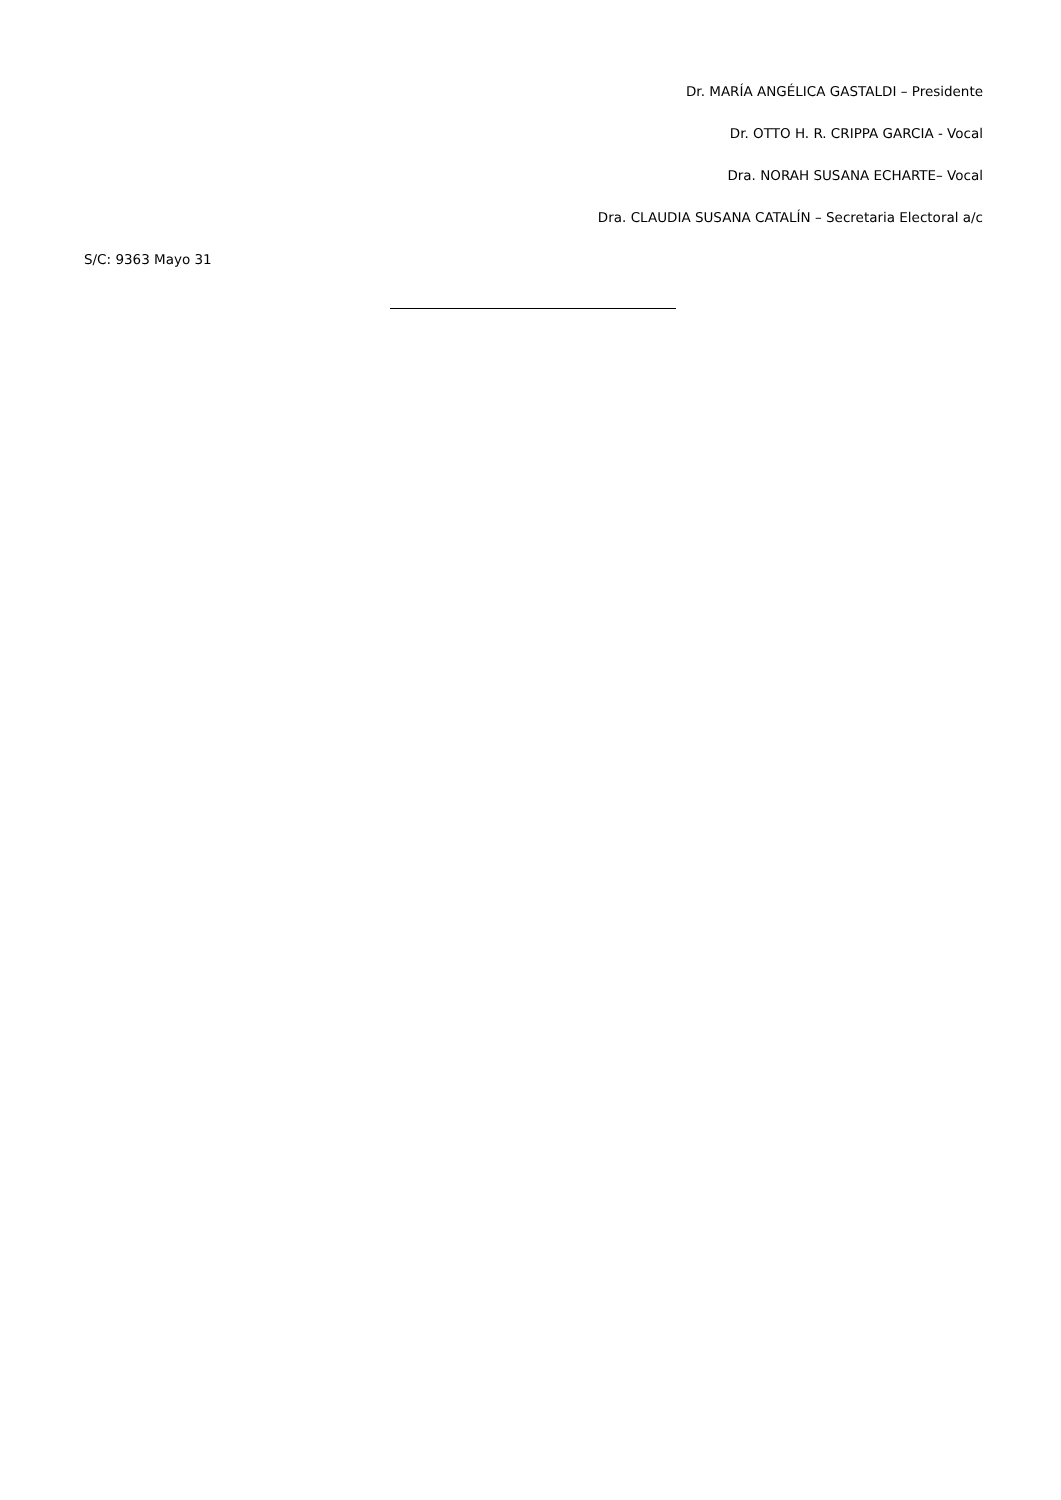Dr. MARÍA ANGÉLICA GASTALDI – Presidente
Dr. OTTO H. R. CRIPPA GARCIA - Vocal
Dra. NORAH SUSANA ECHARTE– Vocal
Dra. CLAUDIA SUSANA CATALÍN – Secretaria Electoral a/c
S/C: 9363 Mayo 31